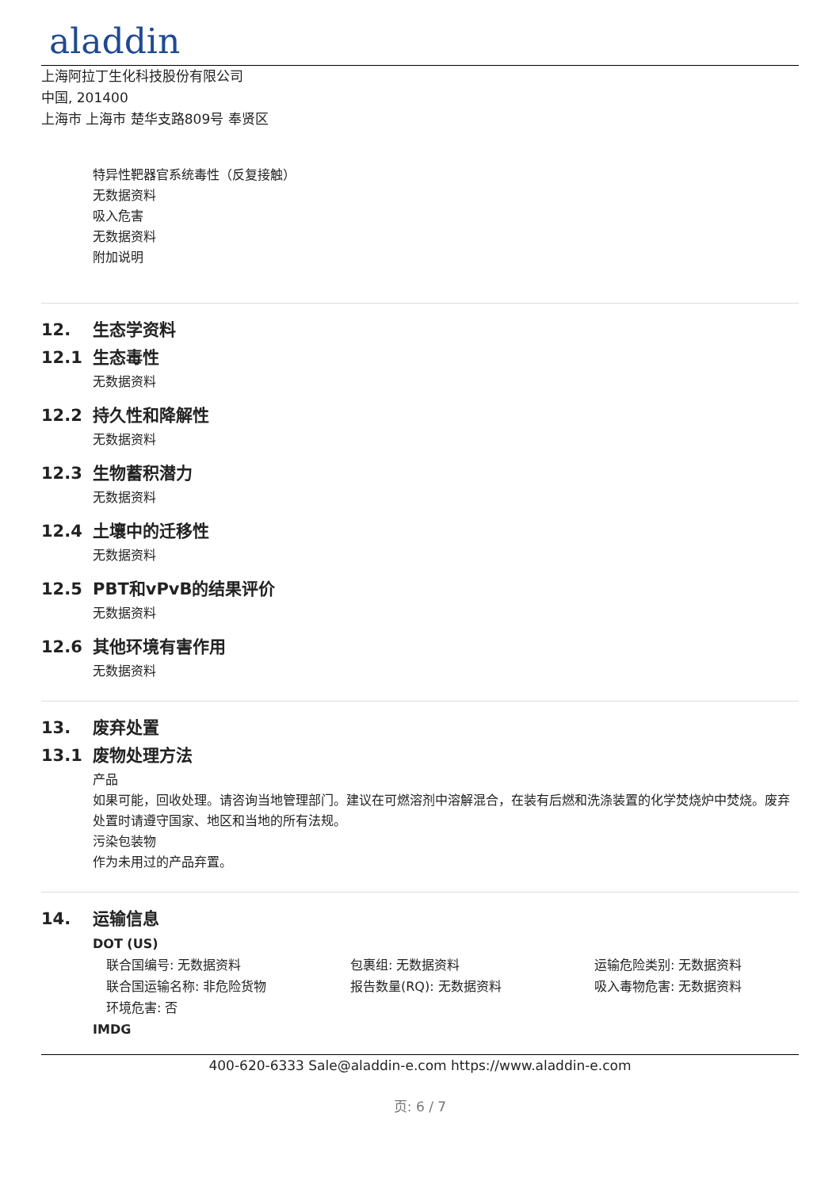aladdin
上海阿拉丁生化科技股份有限公司
中国, 201400
上海市 上海市 楚华支路809号 奉贤区
特异性靶器官系统毒性（反复接触）
无数据资料
吸入危害
无数据资料
附加说明
12. 生态学资料
12.1 生态毒性
无数据资料
12.2 持久性和降解性
无数据资料
12.3 生物蓄积潜力
无数据资料
12.4 土壤中的迁移性
无数据资料
12.5 PBT和vPvB的结果评价
无数据资料
12.6 其他环境有害作用
无数据资料
13. 废弃处置
13.1 废物处理方法
产品
如果可能，回收处理。请咨询当地管理部门。建议在可燃溶剂中溶解混合，在装有后燃和洗涤装置的化学焚烧炉中焚烧。废弃处置时请遵守国家、地区和当地的所有法规。
污染包装物
作为未用过的产品弃置。
14. 运输信息
DOT (US)
联合国编号: 无数据资料
包裹组: 无数据资料
运输危险类别: 无数据资料
联合国运输名称: 非危险货物
报告数量(RQ): 无数据资料
吸入毒物危害: 无数据资料
环境危害: 否
IMDG
400-620-6333 Sale@aladdin-e.com https://www.aladdin-e.com
页: 6 / 7